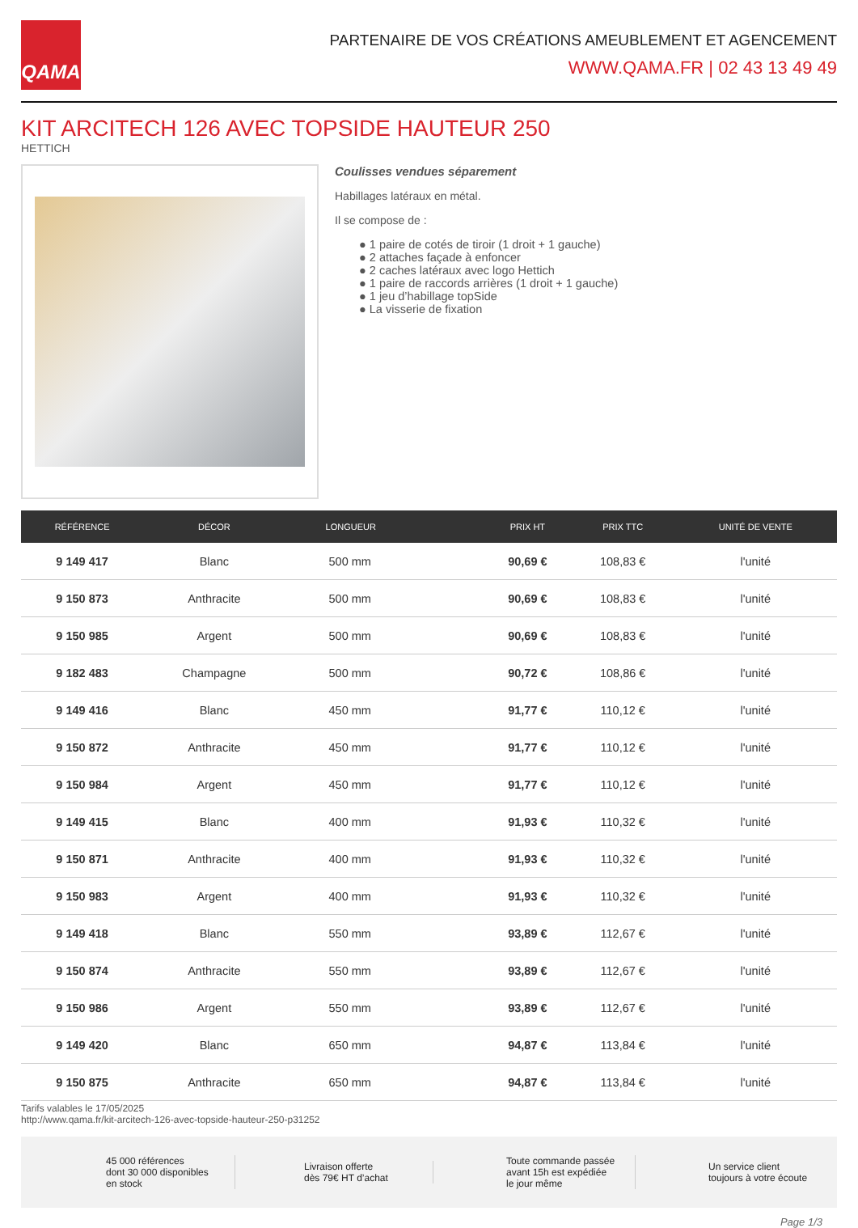QAMA
PARTENAIRE DE VOS CRÉATIONS AMEUBLEMENT ET AGENCEMENT
WWW.QAMA.FR | 02 43 13 49 49
KIT ARCITECH 126 AVEC TOPSIDE HAUTEUR 250
HETTICH
Coulisses vendues séparement
Habillages latéraux en métal.
Il se compose de :
● 1 paire de cotés de tiroir (1 droit + 1 gauche)
● 2 attaches façade à enfoncer
● 2 caches latéraux avec logo Hettich
● 1 paire de raccords arrières (1 droit + 1 gauche)
● 1 jeu d’habillage topSide
● La visserie de fixation
| RÉFÉRENCE | DÉCOR | LONGUEUR | PRIX HT | PRIX TTC | UNITÉ DE VENTE |
| --- | --- | --- | --- | --- | --- |
| 9 149 417 | Blanc | 500 mm | 90,69 € | 108,83 € | l'unité |
| 9 150 873 | Anthracite | 500 mm | 90,69 € | 108,83 € | l'unité |
| 9 150 985 | Argent | 500 mm | 90,69 € | 108,83 € | l'unité |
| 9 182 483 | Champagne | 500 mm | 90,72 € | 108,86 € | l'unité |
| 9 149 416 | Blanc | 450 mm | 91,77 € | 110,12 € | l'unité |
| 9 150 872 | Anthracite | 450 mm | 91,77 € | 110,12 € | l'unité |
| 9 150 984 | Argent | 450 mm | 91,77 € | 110,12 € | l'unité |
| 9 149 415 | Blanc | 400 mm | 91,93 € | 110,32 € | l'unité |
| 9 150 871 | Anthracite | 400 mm | 91,93 € | 110,32 € | l'unité |
| 9 150 983 | Argent | 400 mm | 91,93 € | 110,32 € | l'unité |
| 9 149 418 | Blanc | 550 mm | 93,89 € | 112,67 € | l'unité |
| 9 150 874 | Anthracite | 550 mm | 93,89 € | 112,67 € | l'unité |
| 9 150 986 | Argent | 550 mm | 93,89 € | 112,67 € | l'unité |
| 9 149 420 | Blanc | 650 mm | 94,87 € | 113,84 € | l'unité |
| 9 150 875 | Anthracite | 650 mm | 94,87 € | 113,84 € | l'unité |
Tarifs valables le 17/05/2025
http://www.qama.fr/kit-arcitech-126-avec-topside-hauteur-250-p31252
45 000 références
dont 30 000 disponibles
en stock
Livraison offerte
dès 79€ HT d’achat
Toute commande passée
avant 15h est expédiée
le jour même
Un service client
toujours à votre écoute
Page 1/3